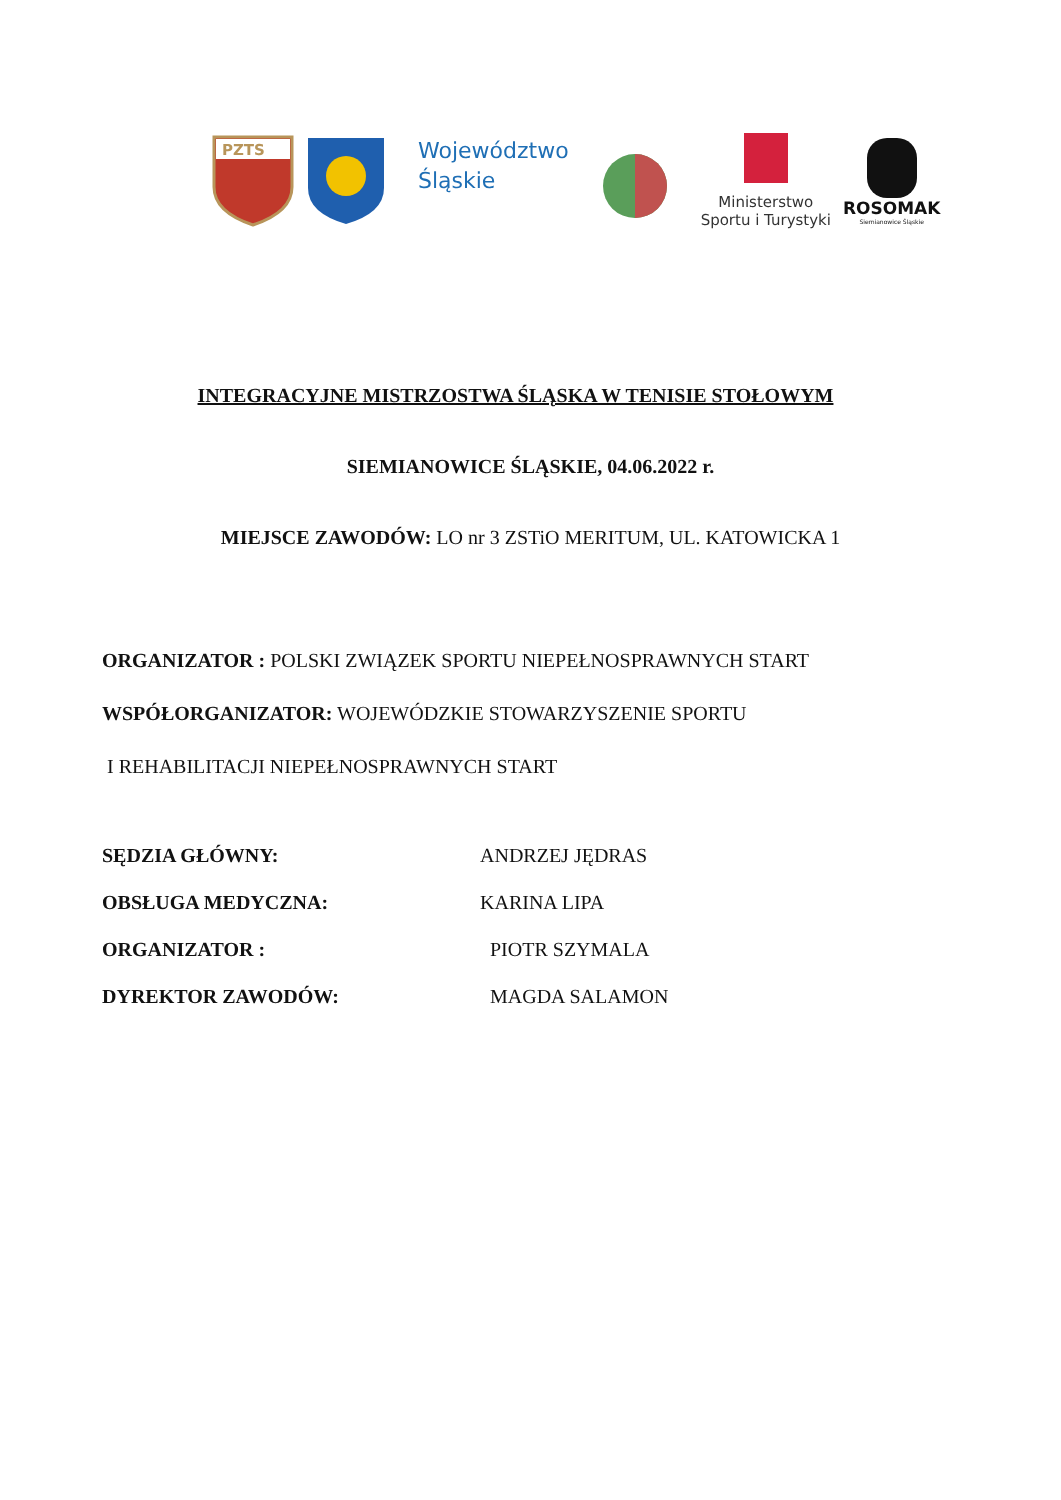PZTS
Województwo
Śląskie
Ministerstwo
Sportu i Turystyki
ROSOMAK
Siemianowice Śląskie
INTEGRACYJNE MISTRZOSTWA ŚLĄSKA W TENISIE STOŁOWYM
SIEMIANOWICE ŚLĄSKIE, 04.06.2022 r.
MIEJSCE ZAWODÓW: LO nr 3 ZSTiO MERITUM, UL. KATOWICKA 1
ORGANIZATOR : POLSKI ZWIĄZEK SPORTU NIEPEŁNOSPRAWNYCH START
WSPÓŁORGANIZATOR: WOJEWÓDZKIE STOWARZYSZENIE SPORTU
I REHABILITACJI NIEPEŁNOSPRAWNYCH START
SĘDZIA GŁÓWNY: ANDRZEJ JĘDRAS OBSŁUGA MEDYCZNA: KARINA LIPA ORGANIZATOR : PIOTR SZYMALA DYREKTOR ZAWODÓW: MAGDA SALAMON